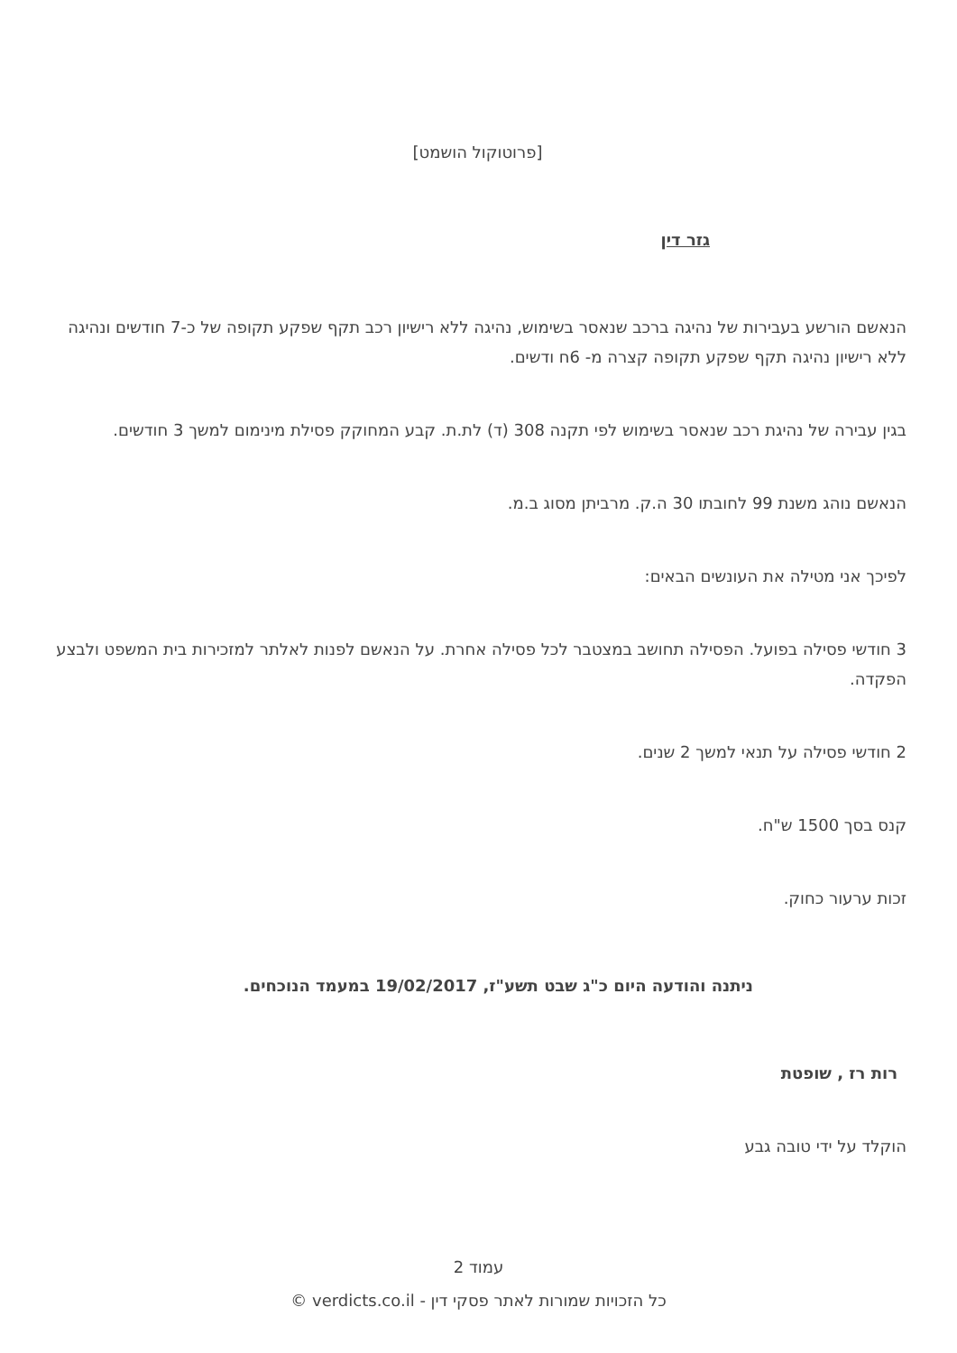[פרוטוקול הושמט]
גזר דין
הנאשם הורשע בעבירות של נהיגה ברכב שנאסר בשימוש, נהיגה ללא רישיון רכב תקף שפקע תקופה של כ-7 חודשים ונהיגה ללא רישיון נהיגה תקף שפקע תקופה קצרה מ- 6ח ודשים.
בגין עבירה של נהיגת רכב שנאסר בשימוש לפי תקנה 308 (ד) לת.ת. קבע המחוקק פסילת מינימום למשך 3 חודשים.
הנאשם נוהג משנת 99 לחובתו 30 ה.ק. מרביתן מסוג ב.מ.
לפיכך אני מטילה את העונשים הבאים:
3 חודשי פסילה בפועל. הפסילה תחושב במצטבר לכל פסילה אחרת. על הנאשם לפנות לאלתר למזכירות בית המשפט ולבצע הפקדה.
2 חודשי פסילה על תנאי למשך 2 שנים.
קנס בסך 1500 ש"ח.
זכות ערעור כחוק.
ניתנה והודעה היום כ"ג שבט תשע"ז, 19/02/2017 במעמד הנוכחים.
רות רז , שופטת
הוקלד על ידי טובה גבע
עמוד 2
כל הזכויות שמורות לאתר פסקי דין - verdicts.co.il ©